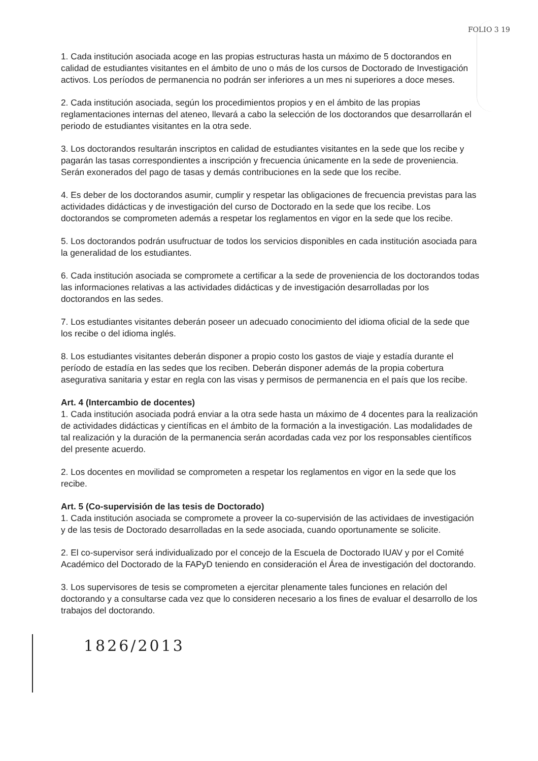FOLIO 3 19
1. Cada institución asociada acoge en las propias estructuras hasta un máximo de 5 doctorandos en calidad de estudiantes visitantes en el ámbito de uno o más de los cursos de Doctorado de Investigación activos. Los períodos de permanencia no podrán ser inferiores a un mes ni superiores a doce meses.
2. Cada institución asociada, según los procedimientos propios y en el ámbito de las propias reglamentaciones internas del ateneo, llevará a cabo la selección de los doctorandos que desarrollarán el periodo de estudiantes visitantes en la otra sede.
3. Los doctorandos resultarán inscriptos en calidad de estudiantes visitantes en la sede que los recibe y pagarán las tasas correspondientes a inscripción y frecuencia únicamente en la sede de proveniencia. Serán exonerados del pago de tasas y demás contribuciones en la sede que los recibe.
4. Es deber de los doctorandos asumir, cumplir y respetar las obligaciones de frecuencia previstas para las actividades didácticas y de investigación del curso de Doctorado en la sede que los recibe. Los doctorandos se comprometen además a respetar los reglamentos en vigor en la sede que los recibe.
5. Los doctorandos podrán usufructuar de todos los servicios disponibles en cada institución asociada para la generalidad de los estudiantes.
6. Cada institución asociada se compromete a certificar a la sede de proveniencia de los doctorandos todas las informaciones relativas a las actividades didácticas y de investigación desarrolladas por los doctorandos en las sedes.
7. Los estudiantes visitantes deberán poseer un adecuado conocimiento del idioma oficial de la sede que los recibe o del idioma inglés.
8. Los estudiantes visitantes deberán disponer a propio costo los gastos de viaje y estadía durante el período de estadía en las sedes que los reciben. Deberán disponer además de la propia cobertura asegurativa sanitaria y estar en regla con las visas y permisos de permanencia en el país que los recibe.
Art. 4 (Intercambio de docentes)
1. Cada institución asociada podrá enviar a la otra sede hasta un máximo de 4 docentes para la realización de actividades didácticas y científicas en el ámbito de la formación a la investigación. Las modalidades de tal realización y la duración de la permanencia serán acordadas cada vez por los responsables científicos del presente acuerdo.
2. Los docentes en movilidad se comprometen a respetar los reglamentos en vigor en la sede que los recibe.
Art. 5 (Co-supervisión de las tesis de Doctorado)
1. Cada institución asociada se compromete a proveer la co-supervisión de las actividaes de investigación y de las tesis de Doctorado desarrolladas en la sede asociada, cuando oportunamente se solicite.
2. El co-supervisor será individualizado por el concejo de la Escuela de Doctorado IUAV y por el Comité Académico del Doctorado de la FAPyD teniendo en consideración el Área de investigación del doctorando.
3. Los supervisores de tesis se comprometen a ejercitar plenamente tales funciones en relación del doctorando y a consultarse cada vez que lo consideren necesario a los fines de evaluar el desarrollo de los trabajos del doctorando.
1826/2013